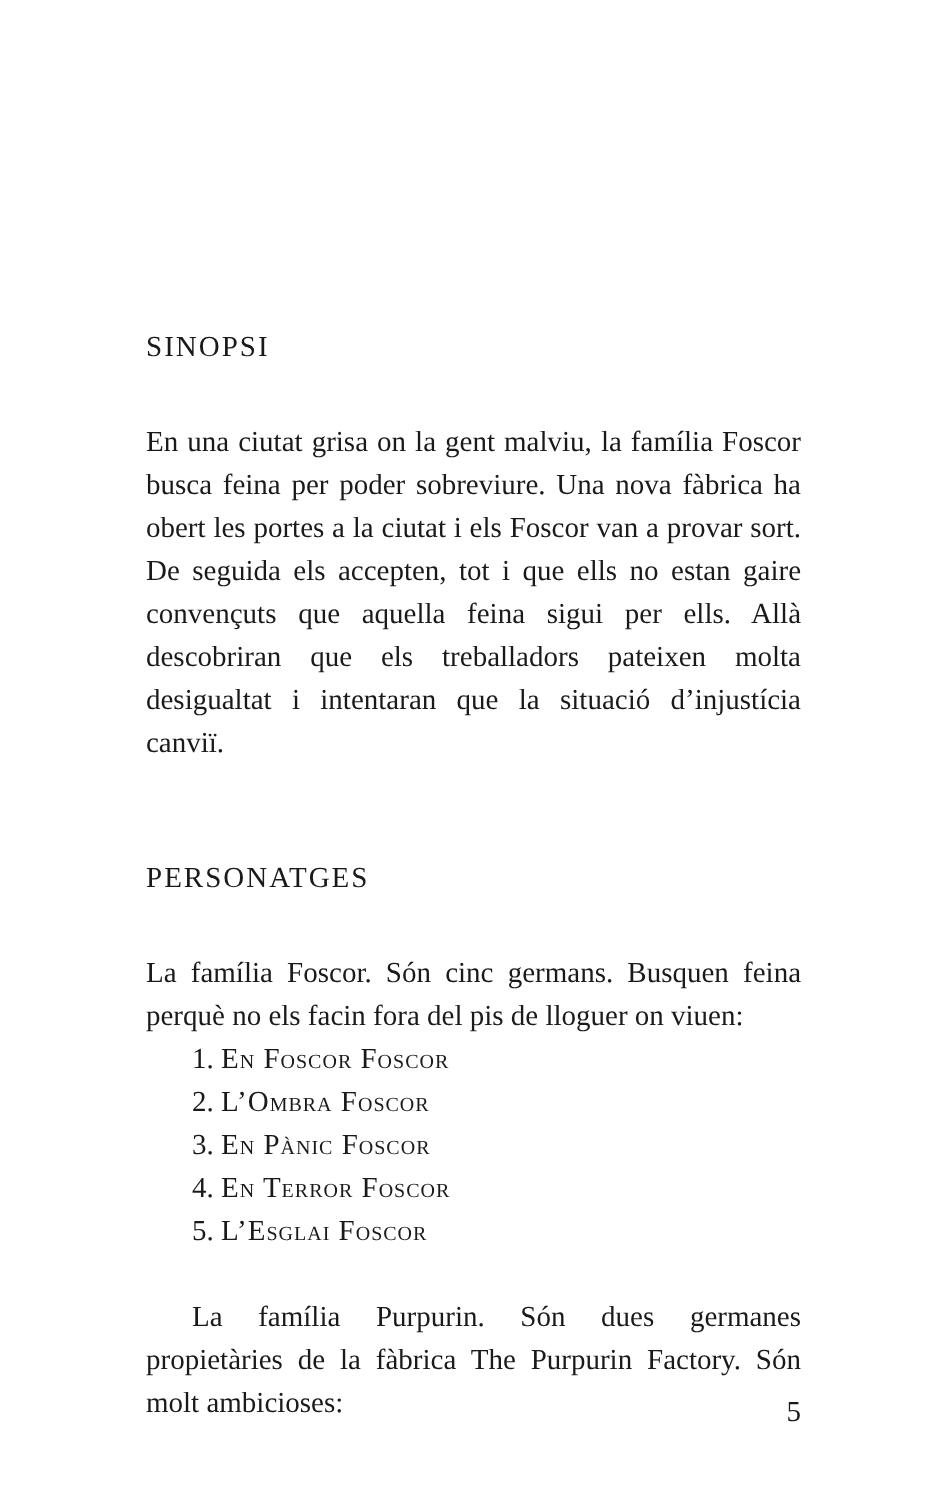SINOPSI
En una ciutat grisa on la gent malviu, la família Foscor busca feina per poder sobreviure. Una nova fàbrica ha obert les portes a la ciutat i els Foscor van a provar sort. De seguida els accepten, tot i que ells no estan gaire convençuts que aquella feina sigui per ells. Allà descobriran que els treballadors pateixen molta desigualtat i intentaran que la situació d’injustícia canviï.
PERSONATGES
La família Foscor. Són cinc germans. Busquen feina perquè no els facin fora del pis de lloguer on viuen:
1. En Foscor Foscor
2. L’Ombra Foscor
3. En Pànic Foscor
4. En Terror Foscor
5. L’Esglai Foscor
La família Purpurin. Són dues germanes propietàries de la fàbrica The Purpurin Factory. Són molt ambicioses:
5